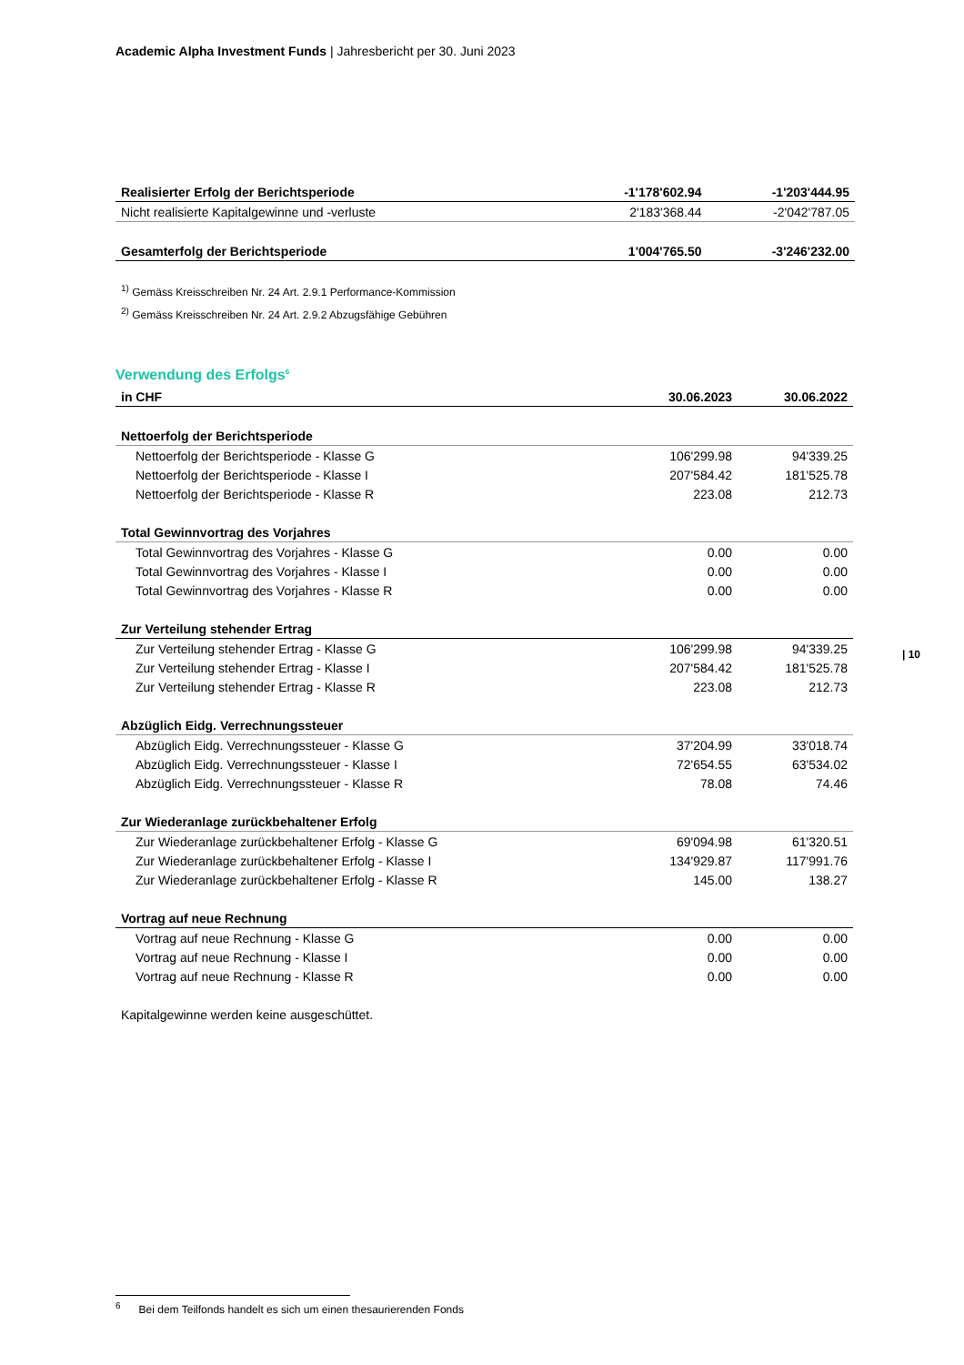Academic Alpha Investment Funds | Jahresbericht per 30. Juni 2023
| Realisierter Erfolg der Berichtsperiode | -1'178'602.94 | -1'203'444.95 |
| Nicht realisierte Kapitalgewinne und -verluste | 2'183'368.44 | -2'042'787.05 |
| Gesamterfolg der Berichtsperiode | 1'004'765.50 | -3'246'232.00 |
<sup>1)</sup> Gemäss Kreisschreiben Nr. 24 Art. 2.9.1 Performance-Kommission
<sup>2)</sup> Gemäss Kreisschreiben Nr. 24 Art. 2.9.2 Abzugsfähige Gebühren
Verwendung des Erfolgs<sup>6</sup>
| in CHF | 30.06.2023 | 30.06.2022 |
| Nettoerfolg der Berichtsperiode | | |
| Nettoerfolg der Berichtsperiode - Klasse G | 106'299.98 | 94'339.25 |
| Nettoerfolg der Berichtsperiode - Klasse I | 207'584.42 | 181'525.78 |
| Nettoerfolg der Berichtsperiode - Klasse R | 223.08 | 212.73 |
| Total Gewinnvortrag des Vorjahres | | |
| Total Gewinnvortrag des Vorjahres - Klasse G | 0.00 | 0.00 |
| Total Gewinnvortrag des Vorjahres - Klasse I | 0.00 | 0.00 |
| Total Gewinnvortrag des Vorjahres - Klasse R | 0.00 | 0.00 |
| Zur Verteilung stehender Ertrag | | |
| Zur Verteilung stehender Ertrag - Klasse G | 106'299.98 | 94'339.25 |
| Zur Verteilung stehender Ertrag - Klasse I | 207'584.42 | 181'525.78 |
| Zur Verteilung stehender Ertrag - Klasse R | 223.08 | 212.73 |
| Abzüglich Eidg. Verrechnungssteuer | | |
| Abzüglich Eidg. Verrechnungssteuer - Klasse G | 37'204.99 | 33'018.74 |
| Abzüglich Eidg. Verrechnungssteuer - Klasse I | 72'654.55 | 63'534.02 |
| Abzüglich Eidg. Verrechnungssteuer - Klasse R | 78.08 | 74.46 |
| Zur Wiederanlage zurückbehaltener Erfolg | | |
| Zur Wiederanlage zurückbehaltener Erfolg - Klasse G | 69'094.98 | 61'320.51 |
| Zur Wiederanlage zurückbehaltener Erfolg - Klasse I | 134'929.87 | 117'991.76 |
| Zur Wiederanlage zurückbehaltener Erfolg - Klasse R | 145.00 | 138.27 |
| Vortrag auf neue Rechnung | | |
| Vortrag auf neue Rechnung - Klasse G | 0.00 | 0.00 |
| Vortrag auf neue Rechnung - Klasse I | 0.00 | 0.00 |
| Vortrag auf neue Rechnung - Klasse R | 0.00 | 0.00 |
| Kapitalgewinne werden keine ausgeschüttet. | | |
| 10
<sup>6</sup> Bei dem Teilfonds handelt es sich um einen thesaurierenden Fonds